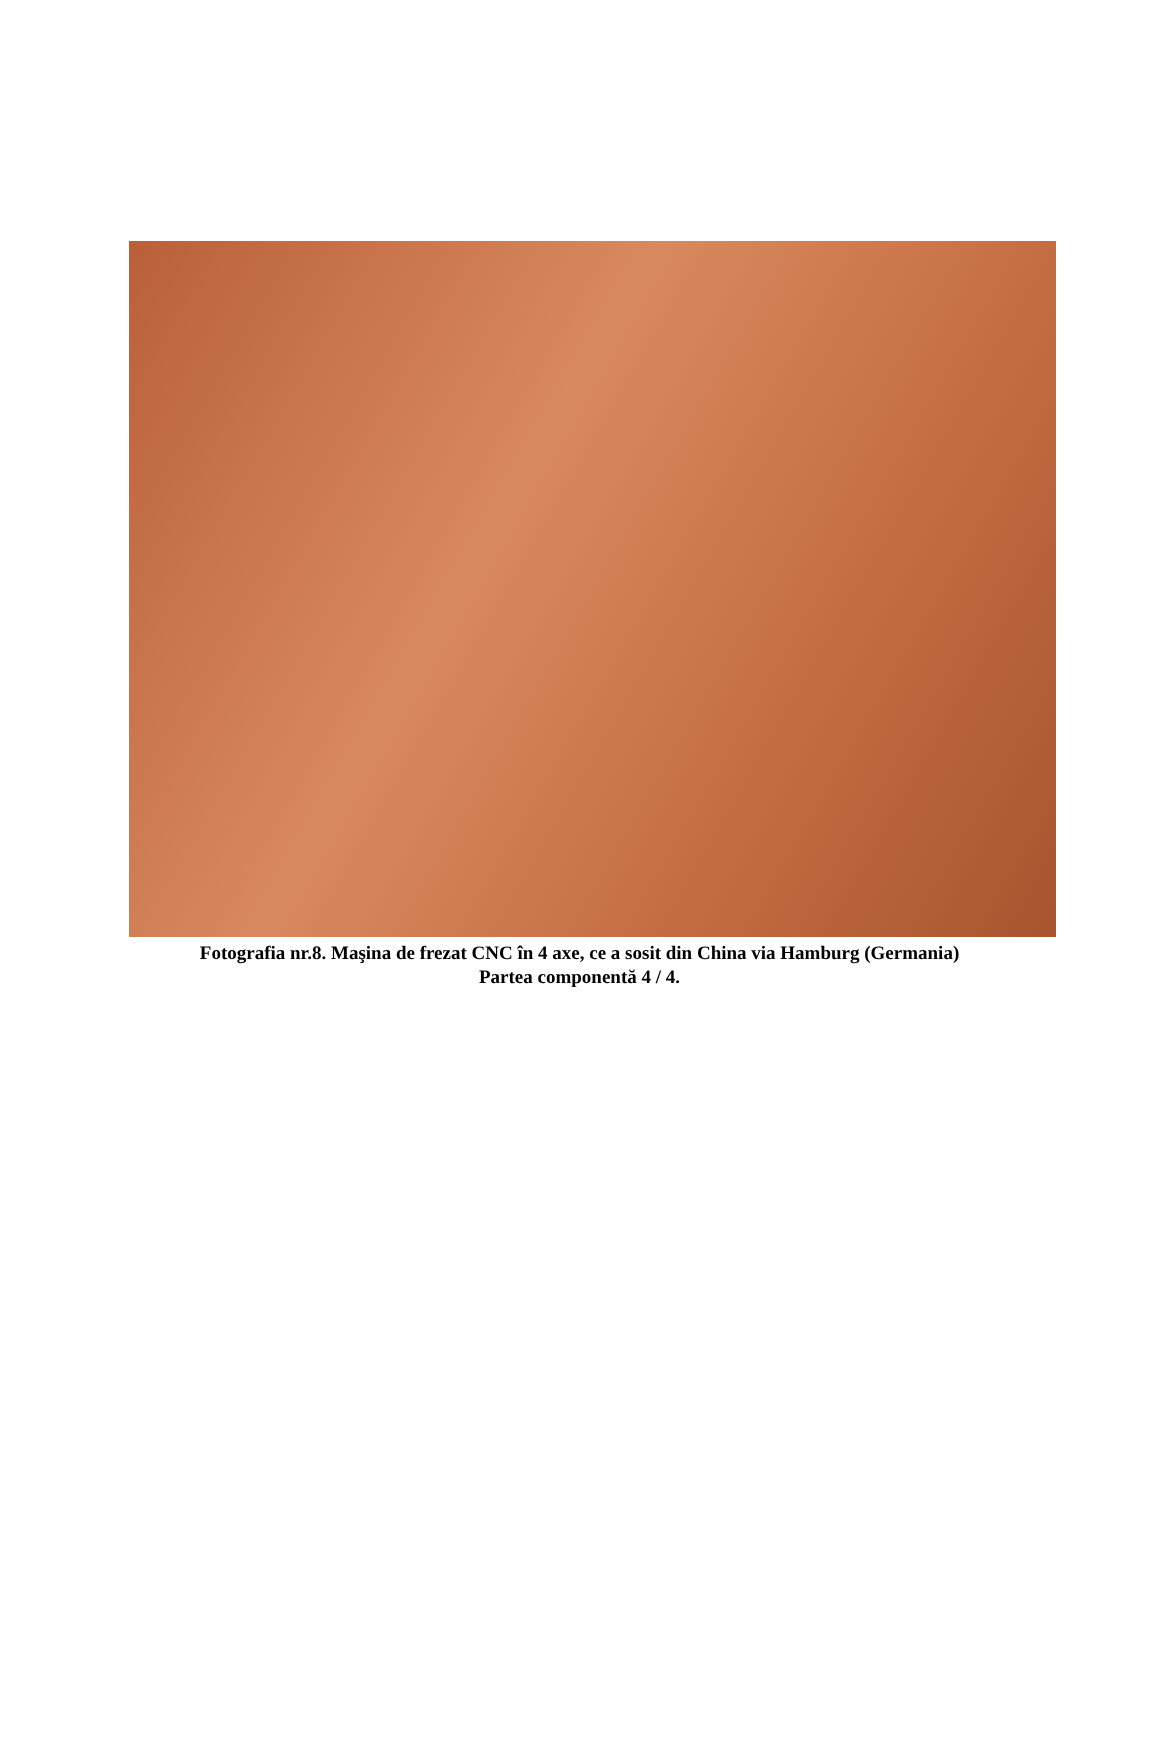Fotografia nr.8. Maşina de frezat CNC în 4 axe, ce a sosit din China via Hamburg (Germania)
Partea componentă 4 / 4.